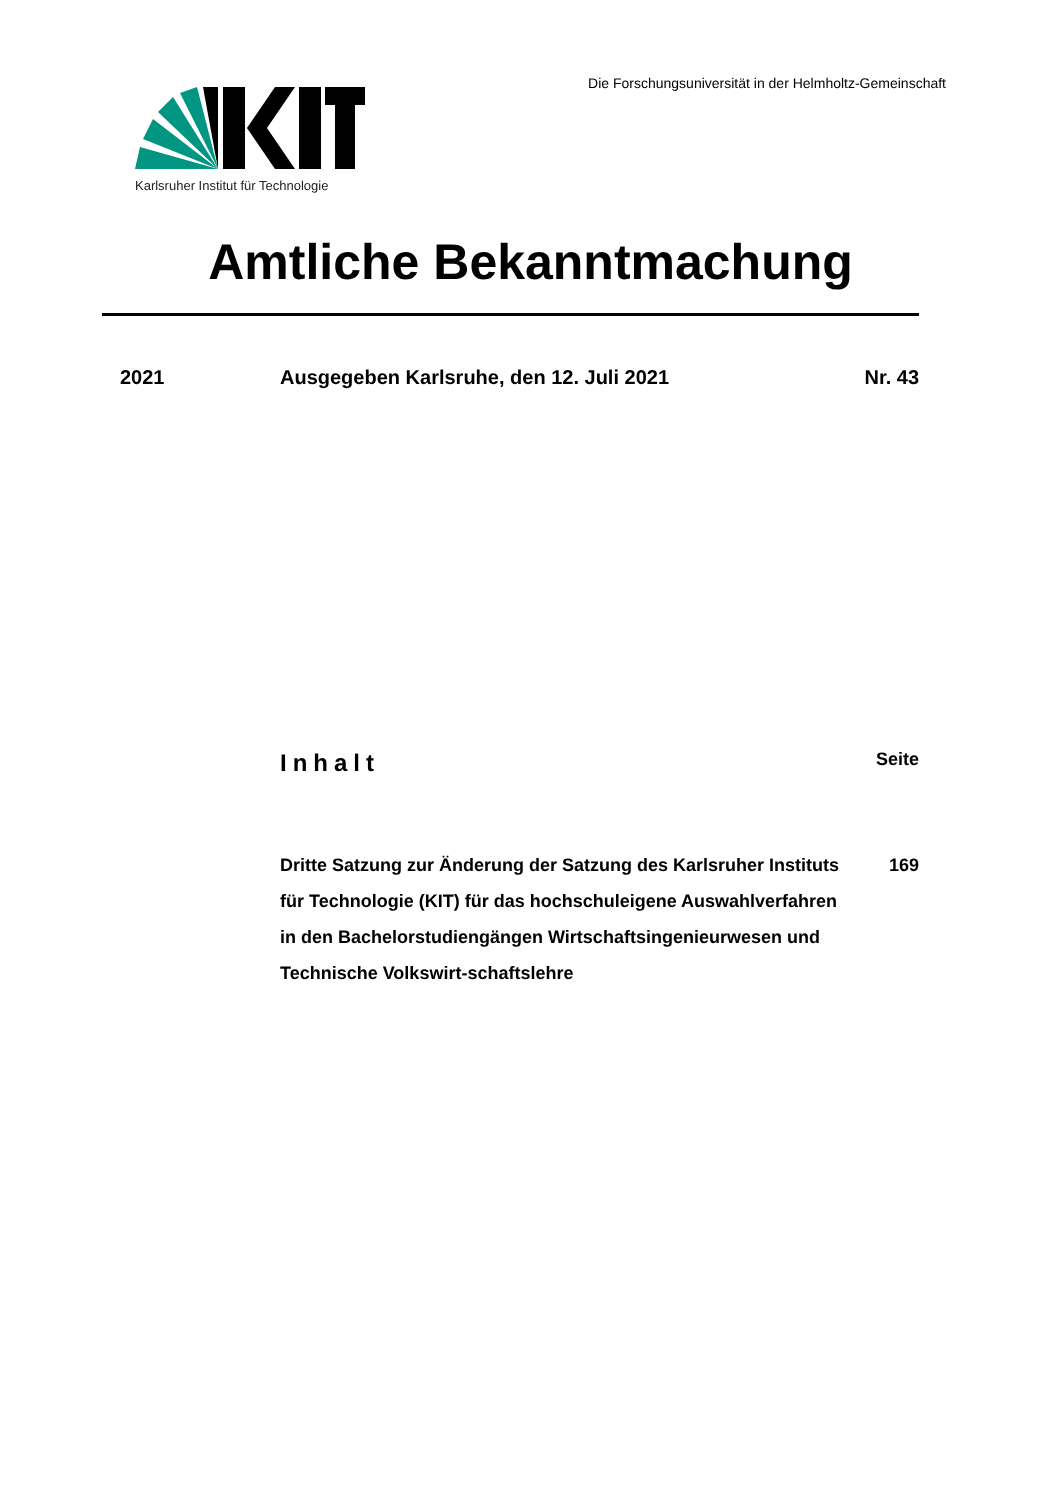Karlsruher Institut für Technologie
Die Forschungsuniversität in der Helmholtz-Gemeinschaft
Amtliche Bekanntmachung
2021 Ausgegeben Karlsruhe, den 12. Juli 2021
Nr. 43
Inhalt Seite
Dritte Satzung zur Änderung der Satzung des Karlsruher Instituts für Technologie (KIT) für das hochschuleigene Auswahlverfahren in den Bachelorstudiengängen Wirtschaftsingenieurwesen und Technische Volkswirt-schaftslehre
169